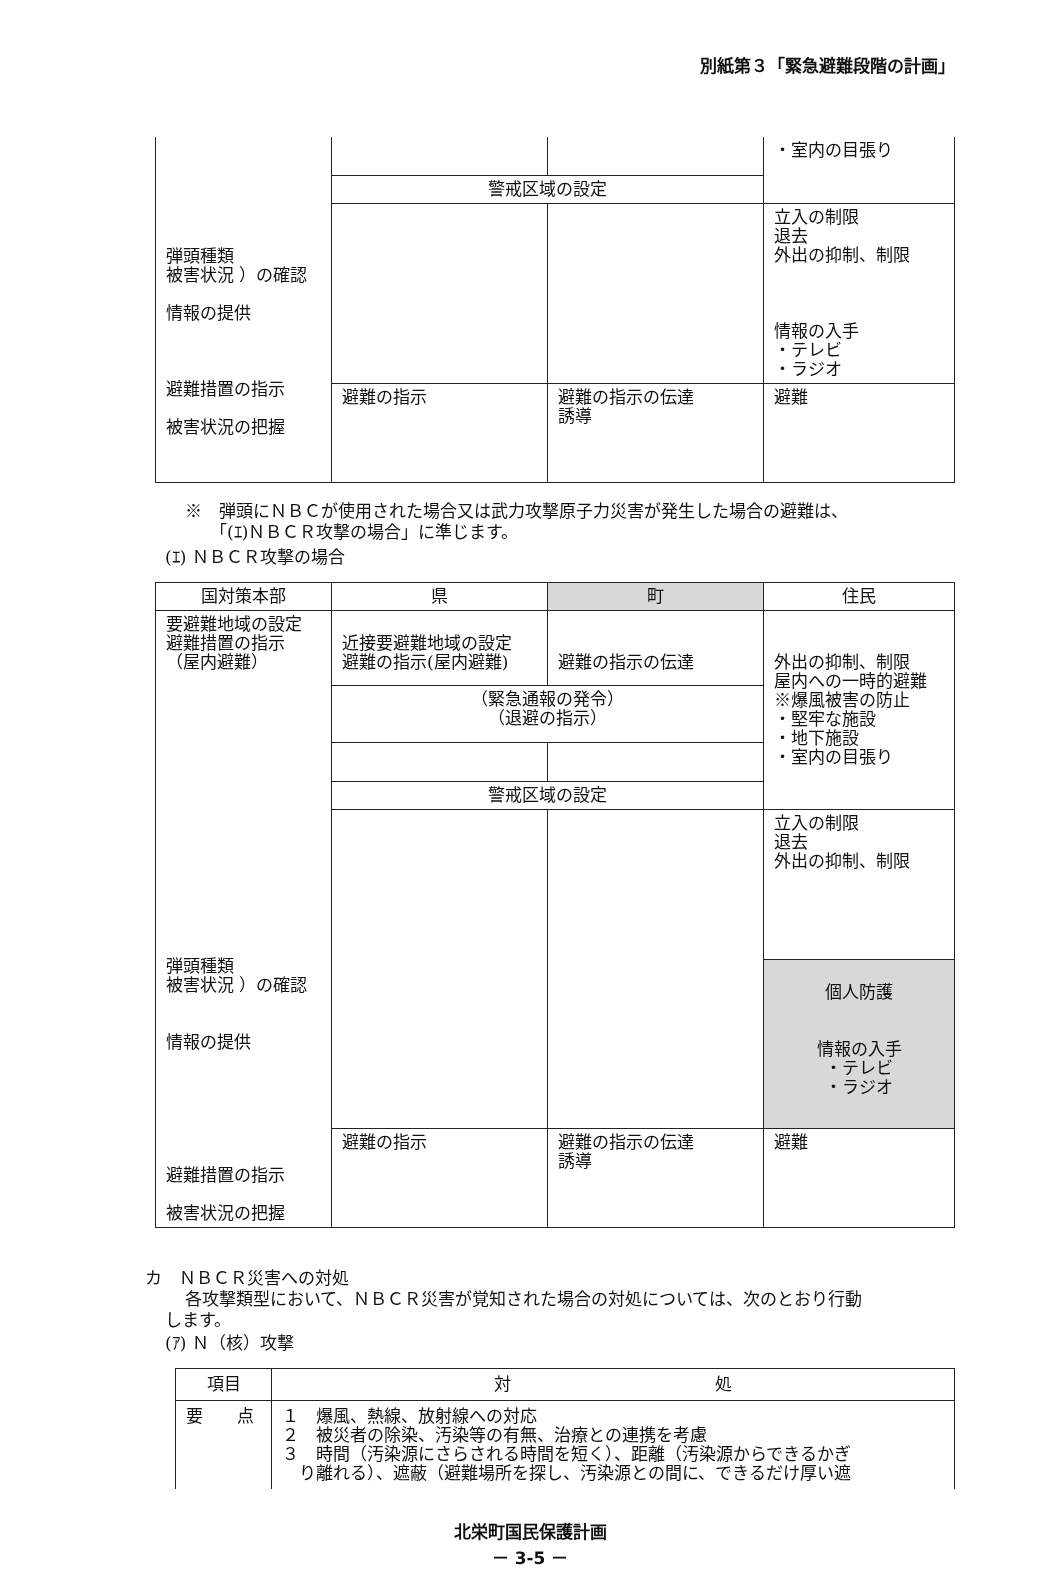別紙第３「緊急避難段階の計画」
| 弾頭種類 被害状況 ）の確認 情報の提供 避難措置の指示 被害状況の把握 | | | ・室内の目張り |
| | 警戒区域の設定 | | |
| | | | 立入の制限 退去 外出の抑制、制限 情報の入手 ・テレビ ・ラジオ |
| | 避難の指示 | 避難の指示の伝達 誘導 | 避難 |
※　弾頭にＮＢＣが使用された場合又は武力攻撃原子力災害が発生した場合の避難は、
「(ｴ)ＮＢＣＲ攻撃の場合」に準じます。
(ｴ) ＮＢＣＲ攻撃の場合
| 国対策本部 | 県 | 町 | 住民 |
| 要避難地域の設定 避難措置の指示 （屋内避難） 弾頭種類 被害状況 ）の確認 情報の提供 避難措置の指示 被害状況の把握 | 近接要避難地域の設定 避難の指示(屋内避難) | 避難の指示の伝達 | 外出の抑制、制限 屋内への一時的避難 ※爆風被害の防止 ・堅牢な施設 ・地下施設 ・室内の目張り |
| | （緊急通報の発令） （退避の指示） | | |
| | 警戒区域の設定 | | |
| | | | 立入の制限 退去 外出の抑制、制限 |
| | | | 個人防護 情報の入手 ・テレビ ・ラジオ |
| | 避難の指示 | 避難の指示の伝達 誘導 | 避難 |
カ　ＮＢＣＲ災害への対処
各攻撃類型において、ＮＢＣＲ災害が覚知された場合の対処については、次のとおり行動
します。
(ｱ) Ｎ（核）攻撃
| 項目 | 対 処 |
| 要 点 | １ 爆風、熱線、放射線への対応 ２ 被災者の除染、汚染等の有無、治療との連携を考慮 ３ 時間（汚染源にさらされる時間を短く）、距離（汚染源からできるかぎ り離れる）、遮蔽（避難場所を探し、汚染源との間に、できるだけ厚い遮 |
北栄町国民保護計画
－ 3-5 －